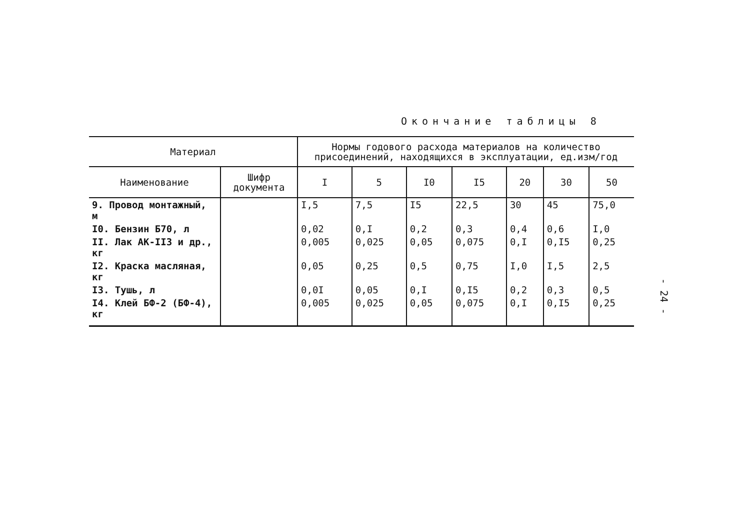Окончание таблицы 8
| Материал | | Нормы годового расхода материалов на количество присоединений, находящихся в эксплуатации, ед.изм/год | | | | | | |
| --- | --- | --- | --- | --- | --- | --- | --- | --- |
| Наименование | Шифр документа | I | 5 | I0 | I5 | 20 | 30 | 50 |
| 9. Провод монтажный, м | | I,5 | 7,5 | I5 | 22,5 | 30 | 45 | 75,0 |
| I0. Бензин Б70, л | | 0,02 | 0,I | 0,2 | 0,3 | 0,4 | 0,6 | I,0 |
| II. Лак АК-II3 и др., кг | | 0,005 | 0,025 | 0,05 | 0,075 | 0,I | 0,I5 | 0,25 |
| I2. Краска масляная, кг | | 0,05 | 0,25 | 0,5 | 0,75 | I,0 | I,5 | 2,5 |
| I3. Тушь, л | | 0,0I | 0,05 | 0,I | 0,I5 | 0,2 | 0,3 | 0,5 |
| I4. Клей БФ-2 (БФ-4), кг | | 0,005 | 0,025 | 0,05 | 0,075 | 0,I | 0,I5 | 0,25 |
- 24 -